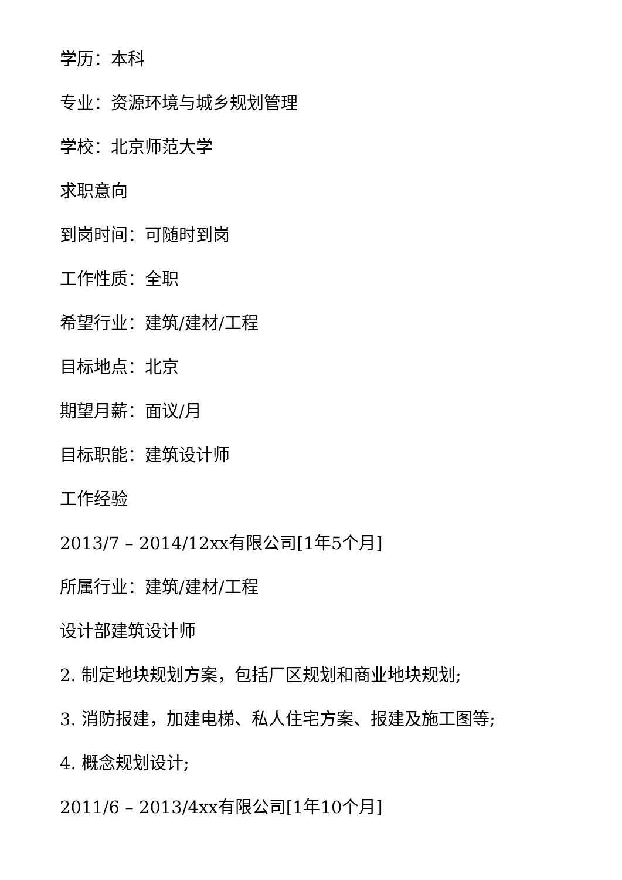学历：本科
专业：资源环境与城乡规划管理
学校：北京师范大学
求职意向
到岗时间：可随时到岗
工作性质：全职
希望行业：建筑/建材/工程
目标地点：北京
期望月薪：面议/月
目标职能：建筑设计师
工作经验
2013/7 – 2014/12xx有限公司[1年5个月]
所属行业：建筑/建材/工程
设计部建筑设计师
2. 制定地块规划方案，包括厂区规划和商业地块规划;
3. 消防报建，加建电梯、私人住宅方案、报建及施工图等;
4. 概念规划设计;
2011/6 – 2013/4xx有限公司[1年10个月]